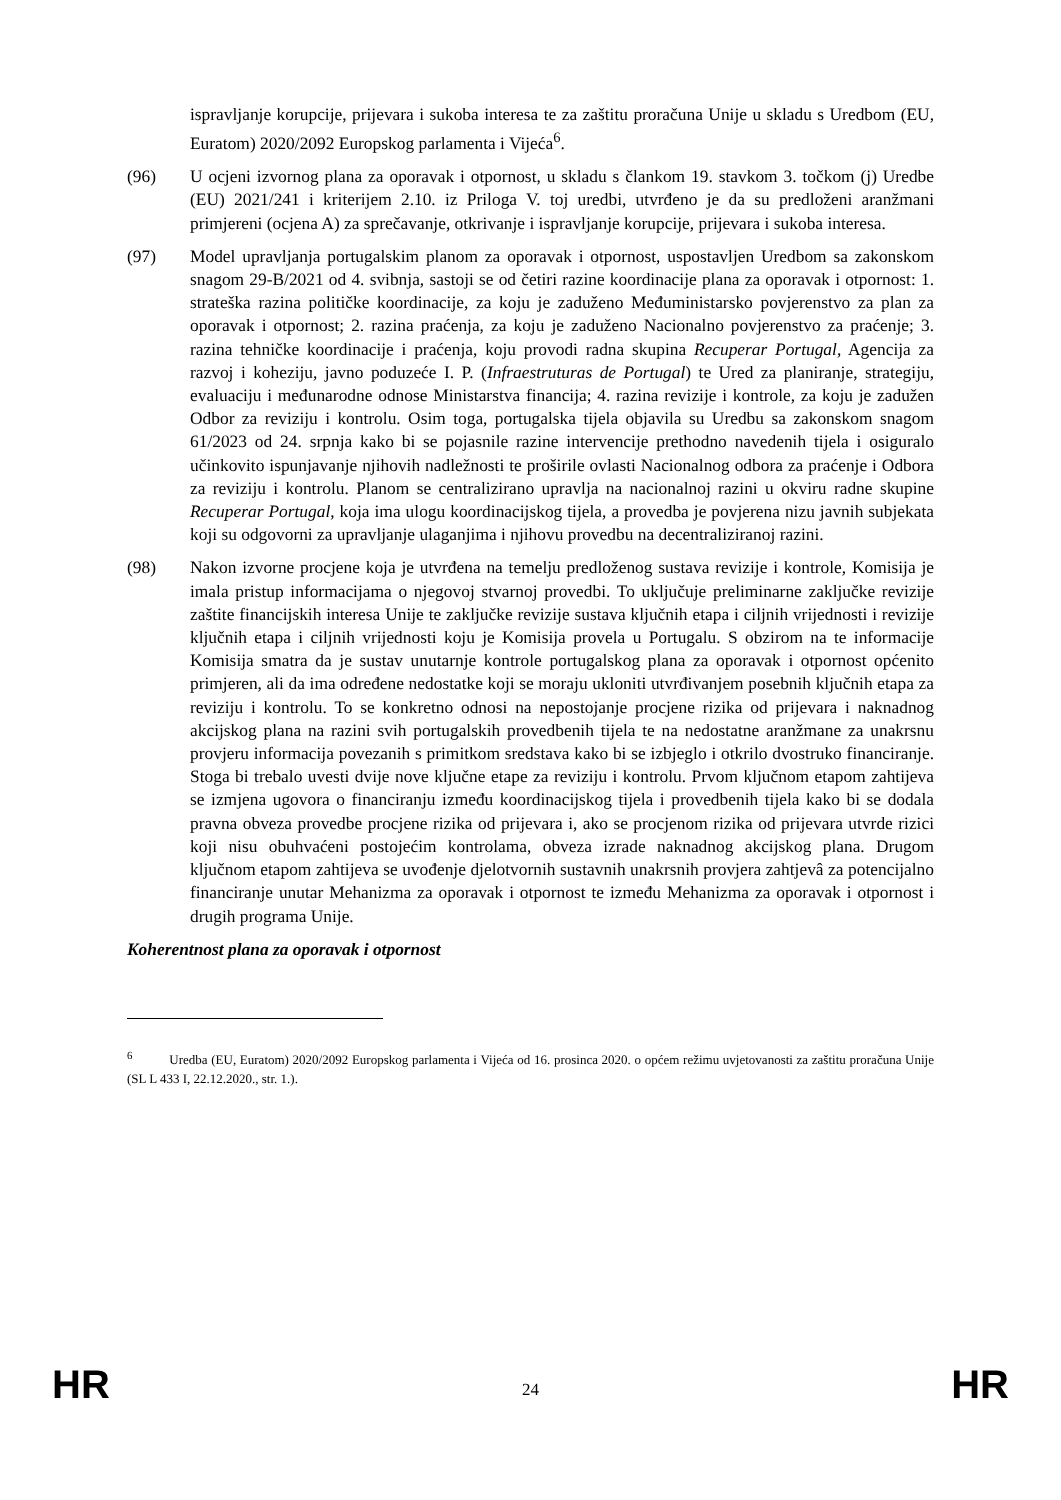ispravljanje korupcije, prijevara i sukoba interesa te za zaštitu proračuna Unije u skladu s Uredbom (EU, Euratom) 2020/2092 Europskog parlamenta i Vijeća<sup>6</sup>.
(96) U ocjeni izvornog plana za oporavak i otpornost, u skladu s člankom 19. stavkom 3. točkom (j) Uredbe (EU) 2021/241 i kriterijem 2.10. iz Priloga V. toj uredbi, utvrđeno je da su predloženi aranžmani primjereni (ocjena A) za sprečavanje, otkrivanje i ispravljanje korupcije, prijevara i sukoba interesa.
(97) Model upravljanja portugalskim planom za oporavak i otpornost, uspostavljen Uredbom sa zakonskom snagom 29-B/2021 od 4. svibnja, sastoji se od četiri razine koordinacije plana za oporavak i otpornost: 1. strateška razina političke koordinacije, za koju je zaduženo Međuministarsko povjerenstvo za plan za oporavak i otpornost; 2. razina praćenja, za koju je zaduženo Nacionalno povjerenstvo za praćenje; 3. razina tehničke koordinacije i praćenja, koju provodi radna skupina Recuperar Portugal, Agencija za razvoj i koheziju, javno poduzeće I. P. (Infraestruturas de Portugal) te Ured za planiranje, strategiju, evaluaciju i međunarodne odnose Ministarstva financija; 4. razina revizije i kontrole, za koju je zadužen Odbor za reviziju i kontrolu. Osim toga, portugalska tijela objavila su Uredbu sa zakonskom snagom 61/2023 od 24. srpnja kako bi se pojasnile razine intervencije prethodno navedenih tijela i osiguralo učinkovito ispunjavanje njihovih nadležnosti te proširile ovlasti Nacionalnog odbora za praćenje i Odbora za reviziju i kontrolu. Planom se centralizirano upravlja na nacionalnoj razini u okviru radne skupine Recuperar Portugal, koja ima ulogu koordinacijskog tijela, a provedba je povjerena nizu javnih subjekata koji su odgovorni za upravljanje ulaganjima i njihovu provedbu na decentraliziranoj razini.
(98) Nakon izvorne procjene koja je utvrđena na temelju predloženog sustava revizije i kontrole, Komisija je imala pristup informacijama o njegovoj stvarnoj provedbi. To uključuje preliminarne zaključke revizije zaštite financijskih interesa Unije te zaključke revizije sustava ključnih etapa i ciljnih vrijednosti i revizije ključnih etapa i ciljnih vrijednosti koju je Komisija provela u Portugalu. S obzirom na te informacije Komisija smatra da je sustav unutarnje kontrole portugalskog plana za oporavak i otpornost općenito primjeren, ali da ima određene nedostatke koji se moraju ukloniti utvrđivanjem posebnih ključnih etapa za reviziju i kontrolu. To se konkretno odnosi na nepostojanje procjene rizika od prijevara i naknadnog akcijskog plana na razini svih portugalskih provedbenih tijela te na nedostatne aranžmane za unakrsnu provjeru informacija povezanih s primitkom sredstava kako bi se izbjeglo i otkrilo dvostruko financiranje. Stoga bi trebalo uvesti dvije nove ključne etape za reviziju i kontrolu. Prvom ključnom etapom zahtijeva se izmjena ugovora o financiranju između koordinacijskog tijela i provedbenih tijela kako bi se dodala pravna obveza provedbe procjene rizika od prijevara i, ako se procjenom rizika od prijevara utvrde rizici koji nisu obuhvaćeni postojećim kontrolama, obveza izrade naknadnog akcijskog plana. Drugom ključnom etapom zahtijeva se uvođenje djelotvornih sustavnih unakrsnih provjera zahtjevâ za potencijalno financiranje unutar Mehanizma za oporavak i otpornost te između Mehanizma za oporavak i otpornost i drugih programa Unije.
Koherentnost plana za oporavak i otpornost
<sup>6</sup> Uredba (EU, Euratom) 2020/2092 Europskog parlamenta i Vijeća od 16. prosinca 2020. o općem režimu uvjetovanosti za zaštitu proračuna Unije (SL L 433 I, 22.12.2020., str. 1.).
HR 24 HR